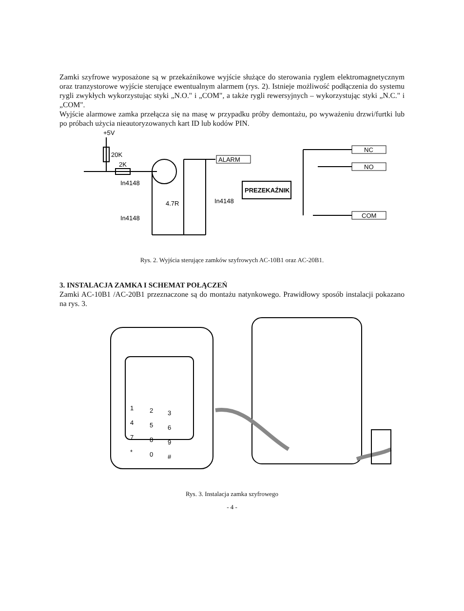Zamki szyfrowe wyposażone są w przekaźnikowe wyjście służące do sterowania ryglem elektromagnetycznym oraz tranzystorowe wyjście sterujące ewentualnym alarmem (rys. 2). Istnieje możliwość podłączenia do systemu rygli zwykłych wykorzystując styki „N.O." i „COM", a także rygli rewersyjnych – wykorzystując styki „N.C." i „COM".
Wyjście alarmowe zamka przełącza się na masę w przypadku próby demontażu, po wyważeniu drzwi/furtki lub po próbach użycia nieautoryzowanych kart ID lub kodów PIN.
+5V
20K
2K
In4148
In4148
4.7R
In4148
ALARM
PREZEKAŹNIK
NC
NO
COM
Rys. 2. Wyjścia sterujące zamków szyfrowych AC-10B1 oraz AC-20B1.
3. INSTALACJA ZAMKA I SCHEMAT POŁĄCZEŃ
Zamki AC-10B1 /AC-20B1 przeznaczone są do montażu natynkowego. Prawidłowy sposób instalacji pokazano na rys. 3.
1
2
3
4
5
6
7
8
9
*
0
#
Rys. 3. Instalacja zamka szyfrowego
- 4 -